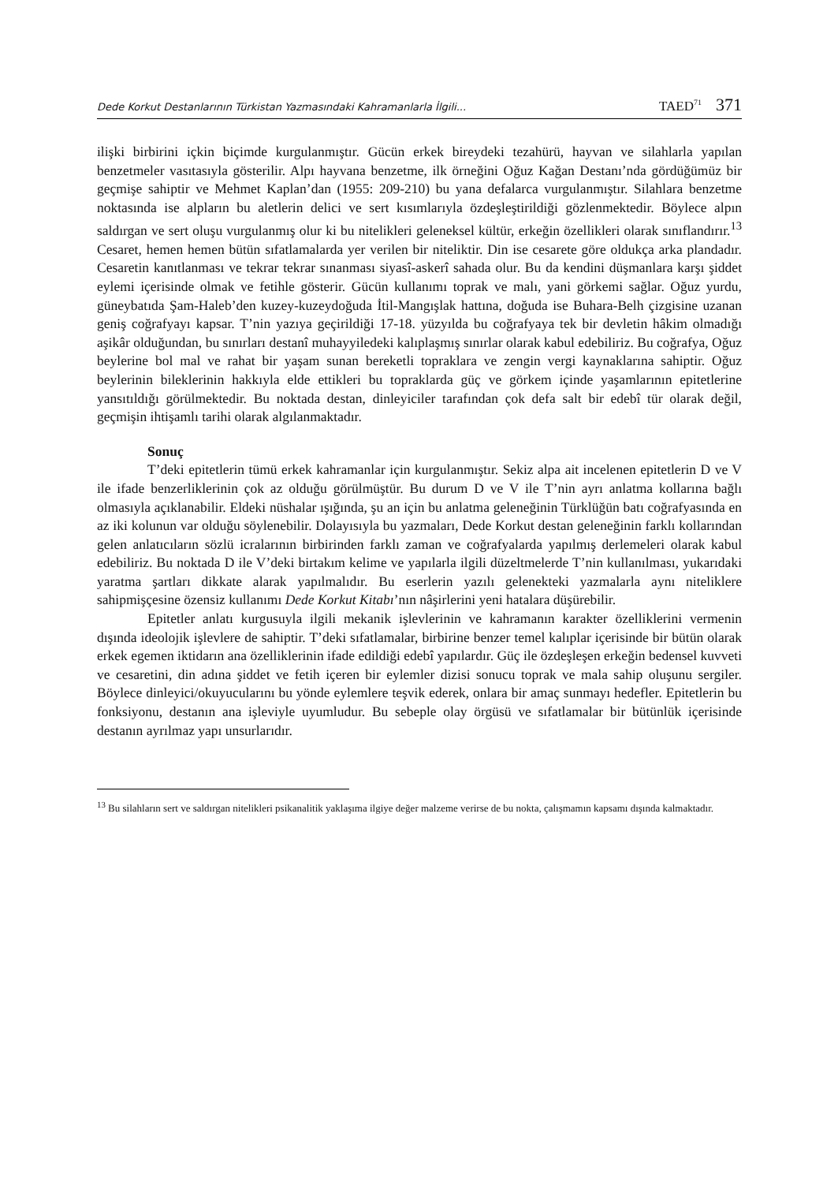Dede Korkut Destanlarının Türkistan Yazmasındaki Kahramanlarla İlgili... TAED<sup>71</sup> 371
ilişki birbirini içkin biçimde kurgulanmıştır. Gücün erkek bireydeki tezahürü, hayvan ve silahlarla yapılan benzetmeler vasıtasıyla gösterilir. Alpı hayvana benzetme, ilk örneğini Oğuz Kağan Destanı’nda gördüğümüz bir geçmişe sahiptir ve Mehmet Kaplan’dan (1955: 209-210) bu yana defalarca vurgulanmıştır. Silahlara benzetme noktasında ise alpların bu aletlerin delici ve sert kısımlarıyla özdeşleştirildiği gözlenmektedir. Böylece alpın saldırgan ve sert oluşu vurgulanmış olur ki bu nitelikleri geleneksel kültür, erkeğin özellikleri olarak sınıflandırır.<sup>13</sup> Cesaret, hemen hemen bütün sıfatlamalarda yer verilen bir niteliktir. Din ise cesarete göre oldukça arka plandadır. Cesaretin kanıtlanması ve tekrar tekrar sınanması siyasî-askerî sahada olur. Bu da kendini düşmanlara karşı şiddet eylemi içerisinde olmak ve fetihle gösterir. Gücün kullanımı toprak ve malı, yani görkemi sağlar. Oğuz yurdu, güneybatıda Şam-Haleb’den kuzey-kuzeydoğuda İtil-Mangışlak hattına, doğuda ise Buhara-Belh çizgisine uzanan geniş coğrafyayı kapsar. T’nin yazıya geçirildiği 17-18. yüzyılda bu coğrafyaya tek bir devletin hâkim olmadığı aşikâr olduğundan, bu sınırları destanî muhayyiledeki kalıplaşmış sınırlar olarak kabul edebiliriz. Bu coğrafya, Oğuz beylerine bol mal ve rahat bir yaşam sunan bereketli topraklara ve zengin vergi kaynaklarına sahiptir. Oğuz beylerinin bileklerinin hakkıyla elde ettikleri bu topraklarda güç ve görkem içinde yaşamlarının epitetlerine yansıtıldığı görülmektedir. Bu noktada destan, dinleyiciler tarafından çok defa salt bir edebî tür olarak değil, geçmişin ihtişamlı tarihi olarak algılanmaktadır.
Sonuç
T’deki epitetlerin tümü erkek kahramanlar için kurgulanmıştır. Sekiz alpa ait incelenen epitetlerin D ve V ile ifade benzerliklerinin çok az olduğu görülmüştür. Bu durum D ve V ile T’nin ayrı anlatma kollarına bağlı olmasıyla açıklanabilir. Eldeki nüshalar ışığında, şu an için bu anlatma geleneğinin Türklüğün batı coğrafyasında en az iki kolunun var olduğu söylenebilir. Dolayısıyla bu yazmaları, Dede Korkut destan geleneğinin farklı kollarından gelen anlatıcıların sözlü icralarının birbirinden farklı zaman ve coğrafyalarda yapılmış derlemeleri olarak kabul edebiliriz. Bu noktada D ile V’deki birtakım kelime ve yapılarla ilgili düzeltmelerde T’nin kullanılması, yukarıdaki yaratma şartları dikkate alarak yapılmalıdır. Bu eserlerin yazılı gelenekteki yazmalarla aynı niteliklere sahipmişçesine özensiz kullanımı Dede Korkut Kitabı’nın nâşirlerini yeni hatalara düşürebilir.
Epitetler anlatı kurgusuyla ilgili mekanik işlevlerinin ve kahramanın karakter özelliklerini vermenin dışında ideolojik işlevlere de sahiptir. T’deki sıfatlamalar, birbirine benzer temel kalıplar içerisinde bir bütün olarak erkek egemen iktidarın ana özelliklerinin ifade edildiği edebî yapılardır. Güç ile özdeşleşen erkeğin bedensel kuvveti ve cesaretini, din adına şiddet ve fetih içeren bir eylemler dizisi sonucu toprak ve mala sahip oluşunu sergiler. Böylece dinleyici/okuyucularını bu yönde eylemlere teşvik ederek, onlara bir amaç sunmayı hedefler. Epitetlerin bu fonksiyonu, destanın ana işleviyle uyumludur. Bu sebeple olay örgüsü ve sıfatlamalar bir bütünlük içerisinde destanın ayrılmaz yapı unsurlarıdır.
<sup>13</sup> Bu silahların sert ve saldırgan nitelikleri psikanalitik yaklaşıma ilgiye değer malzeme verirse de bu nokta, çalışmamın kapsamı dışında kalmaktadır.